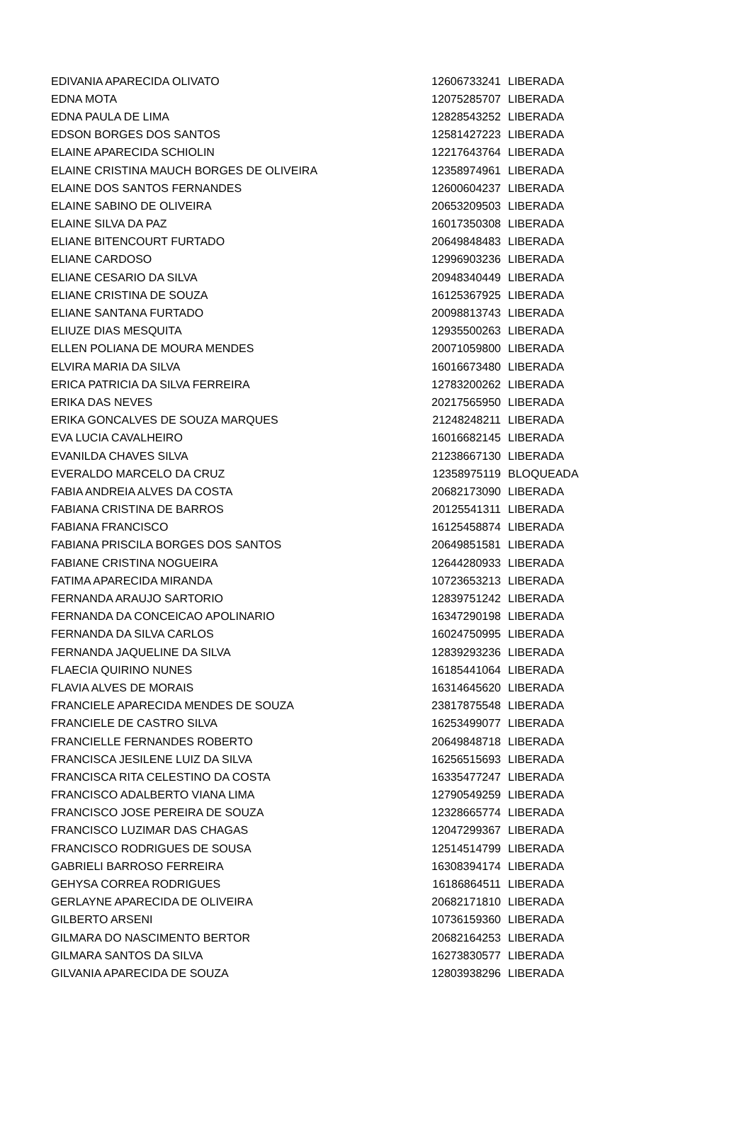| EDIVANIA APARECIDA OLIVATO | 12606733241 | LIBERADA |
| EDNA MOTA | 12075285707 | LIBERADA |
| EDNA PAULA DE LIMA | 12828543252 | LIBERADA |
| EDSON BORGES DOS SANTOS | 12581427223 | LIBERADA |
| ELAINE APARECIDA SCHIOLIN | 12217643764 | LIBERADA |
| ELAINE CRISTINA MAUCH BORGES DE OLIVEIRA | 12358974961 | LIBERADA |
| ELAINE DOS SANTOS FERNANDES | 12600604237 | LIBERADA |
| ELAINE SABINO DE OLIVEIRA | 20653209503 | LIBERADA |
| ELAINE SILVA DA PAZ | 16017350308 | LIBERADA |
| ELIANE BITENCOURT FURTADO | 20649848483 | LIBERADA |
| ELIANE CARDOSO | 12996903236 | LIBERADA |
| ELIANE CESARIO DA SILVA | 20948340449 | LIBERADA |
| ELIANE CRISTINA DE SOUZA | 16125367925 | LIBERADA |
| ELIANE SANTANA FURTADO | 20098813743 | LIBERADA |
| ELIUZE DIAS MESQUITA | 12935500263 | LIBERADA |
| ELLEN POLIANA DE MOURA MENDES | 20071059800 | LIBERADA |
| ELVIRA MARIA DA SILVA | 16016673480 | LIBERADA |
| ERICA PATRICIA DA SILVA FERREIRA | 12783200262 | LIBERADA |
| ERIKA DAS NEVES | 20217565950 | LIBERADA |
| ERIKA GONCALVES DE SOUZA MARQUES | 21248248211 | LIBERADA |
| EVA LUCIA CAVALHEIRO | 16016682145 | LIBERADA |
| EVANILDA CHAVES SILVA | 21238667130 | LIBERADA |
| EVERALDO MARCELO DA CRUZ | 12358975119 | BLOQUEADA |
| FABIA ANDREIA ALVES DA COSTA | 20682173090 | LIBERADA |
| FABIANA CRISTINA DE BARROS | 20125541311 | LIBERADA |
| FABIANA FRANCISCO | 16125458874 | LIBERADA |
| FABIANA PRISCILA BORGES DOS SANTOS | 20649851581 | LIBERADA |
| FABIANE CRISTINA NOGUEIRA | 12644280933 | LIBERADA |
| FATIMA APARECIDA MIRANDA | 10723653213 | LIBERADA |
| FERNANDA ARAUJO SARTORIO | 12839751242 | LIBERADA |
| FERNANDA DA CONCEICAO APOLINARIO | 16347290198 | LIBERADA |
| FERNANDA DA SILVA CARLOS | 16024750995 | LIBERADA |
| FERNANDA JAQUELINE DA SILVA | 12839293236 | LIBERADA |
| FLAECIA QUIRINO NUNES | 16185441064 | LIBERADA |
| FLAVIA ALVES DE MORAIS | 16314645620 | LIBERADA |
| FRANCIELE APARECIDA MENDES DE SOUZA | 23817875548 | LIBERADA |
| FRANCIELE DE CASTRO SILVA | 16253499077 | LIBERADA |
| FRANCIELLE FERNANDES ROBERTO | 20649848718 | LIBERADA |
| FRANCISCA JESILENE LUIZ DA SILVA | 16256515693 | LIBERADA |
| FRANCISCA RITA CELESTINO DA COSTA | 16335477247 | LIBERADA |
| FRANCISCO ADALBERTO VIANA LIMA | 12790549259 | LIBERADA |
| FRANCISCO JOSE PEREIRA DE SOUZA | 12328665774 | LIBERADA |
| FRANCISCO LUZIMAR DAS CHAGAS | 12047299367 | LIBERADA |
| FRANCISCO RODRIGUES DE SOUSA | 12514514799 | LIBERADA |
| GABRIELI BARROSO FERREIRA | 16308394174 | LIBERADA |
| GEHYSA CORREA RODRIGUES | 16186864511 | LIBERADA |
| GERLAYNE APARECIDA DE OLIVEIRA | 20682171810 | LIBERADA |
| GILBERTO ARSENI | 10736159360 | LIBERADA |
| GILMARA DO NASCIMENTO BERTOR | 20682164253 | LIBERADA |
| GILMARA SANTOS DA SILVA | 16273830577 | LIBERADA |
| GILVANIA APARECIDA DE SOUZA | 12803938296 | LIBERADA |